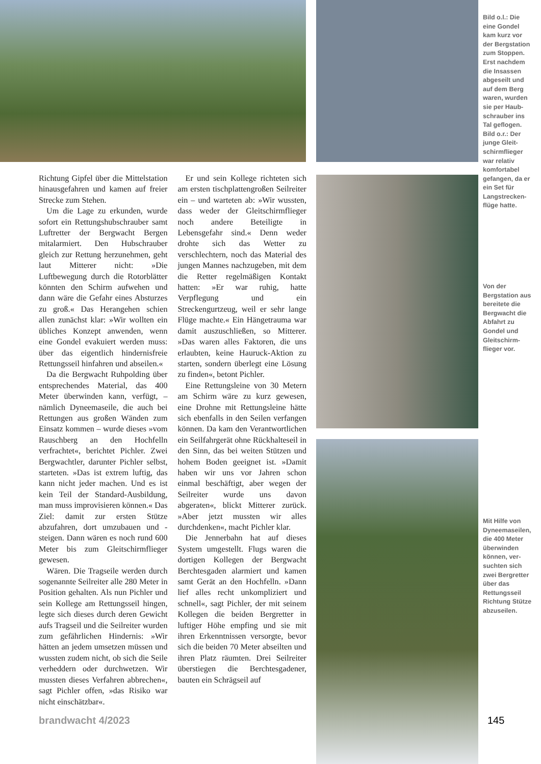Bild o.l.: Die eine Gondel kam kurz vor der Bergstation zum Stoppen. Erst nachdem die Insassen abgeseilt und auf dem Berg waren, wurden sie per Haub­schrauber ins Tal geflogen. Bild o.r.: Der junge Gleit­schirmflieger war relativ komfortabel gefangen, da er ein Set für Langstrecken­flüge hatte.
Richtung Gipfel über die Mittelstation hinausgefahren und kamen auf freier Strecke zum Stehen.
Um die Lage zu erkunden, wurde sofort ein Rettungshubschrauber samt Luftretter der Bergwacht Bergen mitalarmiert. Den Hubschrauber gleich zur Rettung herzunehmen, geht laut Mitterer nicht: »Die Luftbewegung durch die Rotorblätter könnten den Schirm aufwehen und dann wäre die Gefahr eines Absturzes zu groß.« Das Herangehen schien allen zunächst klar: »Wir wollten ein übliches Konzept anwenden, wenn eine Gondel evakuiert werden muss: über das eigentlich hindernisfreie Rettungsseil hinfahren und abseilen.«
Da die Bergwacht Ruhpolding über entsprechendes Material, das 400 Meter überwinden kann, verfügt, – nämlich Dyneemaseile, die auch bei Rettungen aus großen Wänden zum Einsatz kommen – wurde dieses »vom Rauschberg an den Hochfelln verfrachtet«, berichtet Pichler. Zwei Bergwachtler, darunter Pichler selbst, starteten. »Das ist extrem luftig, das kann nicht jeder machen. Und es ist kein Teil der Standard-Ausbildung, man muss improvisieren können.« Das Ziel: damit zur ersten Stütze abzufahren, dort umzubauen und -steigen. Dann wären es noch rund 600 Meter bis zum Gleitschirmflieger gewesen.
Wären. Die Tragseile werden durch sogenannte Seilreiter alle 280 Meter in Position gehalten. Als nun Pichler und sein Kollege am Rettungsseil hingen, legte sich dieses durch deren Gewicht aufs Tragseil und die Seilreiter wurden zum gefährlichen Hindernis: »Wir hätten an jedem umsetzen müssen und wussten zudem nicht, ob sich die Seile verheddern oder durchwetzen. Wir mussten dieses Verfahren abbrechen«, sagt Pichler offen, »das Risiko war nicht einschätzbar«.
Er und sein Kollege richteten sich am ersten tischplattengroßen Seilreiter ein – und warteten ab: »Wir wussten, dass weder der Gleitschirmflieger noch andere Beteiligte in Lebensgefahr sind.« Denn weder drohte sich das Wetter zu verschlechtern, noch das Material des jungen Mannes nachzugeben, mit dem die Retter regelmäßigen Kontakt hatten: »Er war ruhig, hatte Verpflegung und ein Streckengurtzeug, weil er sehr lange Flüge machte.« Ein Hängetrauma war damit auszuschließen, so Mitterer. »Das waren alles Faktoren, die uns erlaubten, keine Hauruck-Aktion zu starten, sondern überlegt eine Lösung zu finden«, betont Pichler.
Eine Rettungsleine von 30 Metern am Schirm wäre zu kurz gewesen, eine Drohne mit Rettungsleine hätte sich ebenfalls in den Seilen verfangen können. Da kam den Verantwortlichen ein Seilfahrgerät ohne Rückhalteseil in den Sinn, das bei weiten Stützen und hohem Boden geeignet ist. »Damit haben wir uns vor Jahren schon einmal beschäftigt, aber wegen der Seilreiter wurde uns davon abgeraten«, blickt Mitterer zurück. »Aber jetzt mussten wir alles durchdenken«, macht Pichler klar.
Die Jennerbahn hat auf dieses System umgestellt. Flugs waren die dortigen Kollegen der Bergwacht Berchtesgaden alarmiert und kamen samt Gerät an den Hochfelln. »Dann lief alles recht unkompliziert und schnell«, sagt Pichler, der mit seinem Kollegen die beiden Bergretter in luftiger Höhe empfing und sie mit ihren Erkenntnissen versorgte, bevor sich die beiden 70 Meter abseilten und ihren Platz räumten. Drei Seilreiter überstiegen die Berchtesgadener, bauten ein Schrägseil auf
Von der Bergstation aus bereitete die Bergwacht die Abfahrt zu Gondel und Gleitschirm­flieger vor.
Mit Hilfe von Dyneema­seilen, die 400 Meter überwinden können, ver­suchten sich zwei Bergret­ter über das Rettungsseil Richtung Stüt­ze abzuseilen.
brandwacht 4/2023 145